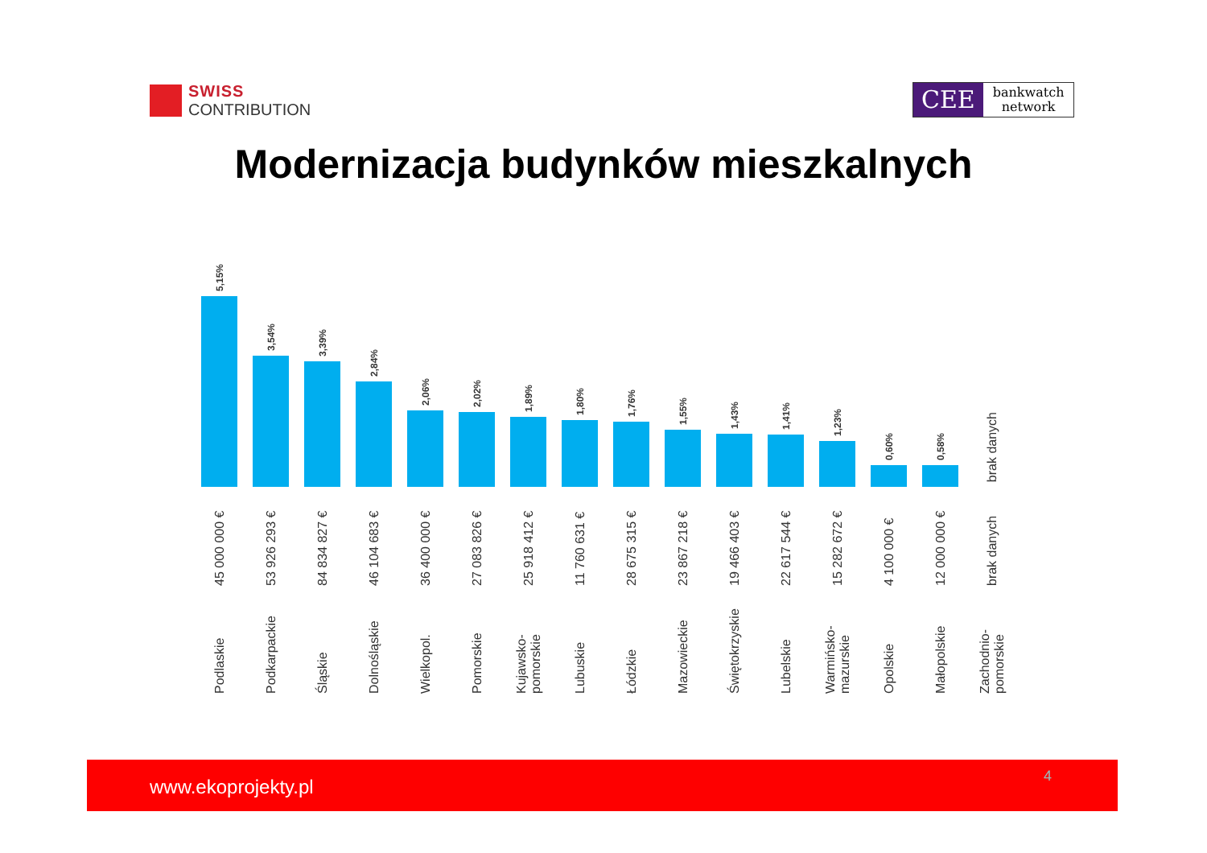SWISS
CONTRIBUTION
CEE
bankwatch
network
Modernizacja budynków mieszkalnych
5,15%
45 000 000 €
Podlaskie
3,54%
53 926 293 €
Podkarpackie
3,39%
84 834 827 €
Śląskie
2,84%
46 104 683 €
Dolnośląskie
2,06%
36 400 000 €
Wielkopol.
2,02%
27 083 826 €
Pomorskie
1,89%
25 918 412 €
Kujawsko-pomorskie
1,80%
11 760 631 €
Lubuskie
1,76%
28 675 315 €
Łódzkie
1,55%
23 867 218 €
Mazowieckie
1,43%
19 466 403 €
Świętokrzyskie
1,41%
22 617 544 €
Lubelskie
1,23%
15 282 672 €
Warmińsko-mazurskie
0,60%
4 100 000 €
Opolskie
0,58%
12 000 000 €
Małopolskie
brak danych
brak danych
Zachodnio-pomorskie
www.ekoprojekty.pl 4